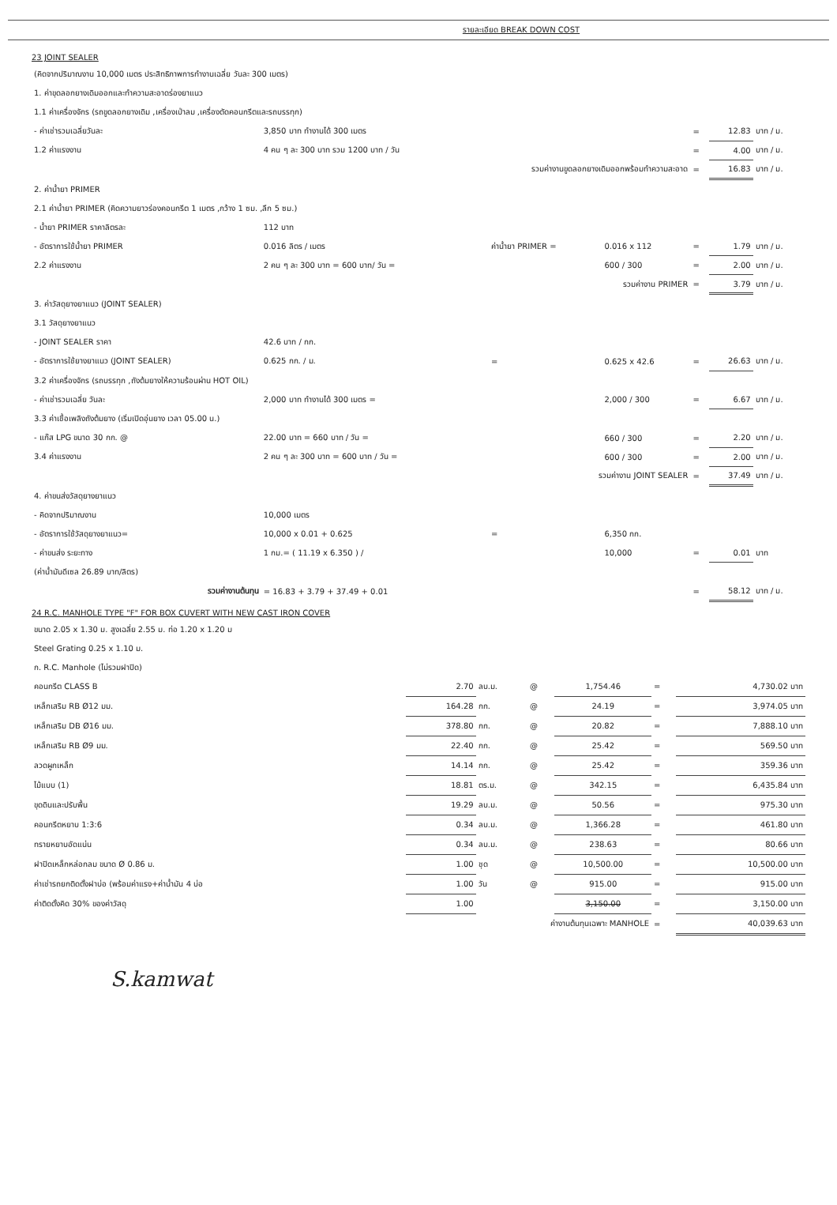รายละเอียด BREAK DOWN COST
23 JOINT SEALER
| (คิดจากปริมาณงาน 10,000 เมตร ประสิทธิภาพการทำงานเฉลี่ย วันละ 300 เมตร) | | | | | | |
| 1. ค่าขุดลอกยางเดิมออกและทำความสะอาดร่องยาแนว | | | | | | |
| 1.1 ค่าเครื่องจักร (รถขูดลอกยางเดิม ,เครื่องเป่าลม ,เครื่องตัดคอนกรีตและรถบรรทุก) | | | | | | |
| - ค่าเช่ารวมเฉลี่ยวันละ | 3,850 บาท ทำงานได้ 300 เมตร | | | = | 12.83 | บาท / ม. |
| 1.2 ค่าแรงงาน | 4 คน ๆ ละ 300 บาท รวม 1200 บาท / วัน | | | = | 4.00 | บาท / ม. |
| รวมค่างานขูดลอกยางเดิมออกพร้อมทำความสะอาด | | | | = | 16.83 | บาท / ม. |
| 2. ค่าน้ำยา PRIMER | | | | | | |
| 2.1 ค่าน้ำยา PRIMER (คิดความยาวร่องคอนกรีต 1 เมตร ,กว้าง 1 ซม. ,ลึก 5 ซม.) | | | | | | |
| - น้ำยา PRIMER ราคาลิตรละ | 112 บาท | | | | | |
| - อัตราการใช้น้ำยา PRIMER | 0.016 ลิตร / เมตร | ค่าน้ำยา PRIMER = | 0.016 x 112 | = | 1.79 | บาท / ม. |
| 2.2 ค่าแรงงาน | 2 คน ๆ ละ 300 บาท = 600 บาท/ วัน = | | 600 / 300 | = | 2.00 | บาท / ม. |
| รวมค่างาน PRIMER | | | | = | 3.79 | บาท / ม. |
| 3. ค่าวัสดุยางยาแนว (JOINT SEALER) | | | | | | |
| 3.1 วัสดุยางยาแนว | | | | | | |
| - JOINT SEALER ราคา | 42.6 บาท / กก. | | | | | |
| - อัตราการใช้ยางยาแนว (JOINT SEALER) | 0.625 กก. / ม. | = | 0.625 x 42.6 | = | 26.63 | บาท / ม. |
| 3.2 ค่าเครื่องจักร (รถบรรทุก ,ถังต้มยางให้ความร้อนผ่าน HOT OIL) | | | | | | |
| - ค่าเช่ารวมเฉลี่ย วันละ | 2,000 บาท ทำงานได้ 300 เมตร = | | 2,000 / 300 | = | 6.67 | บาท / ม. |
| 3.3 ค่าเชื้อเพลิงถังต้มยาง (เริ่มเปิดอุ่นยาง เวลา 05.00 น.) | | | | | | |
| - แก๊ส LPG ขนาด 30 กก. @ | 22.00 บาท = 660 บาท / วัน = | | 660 / 300 | = | 2.20 | บาท / ม. |
| 3.4 ค่าแรงงาน | 2 คน ๆ ละ 300 บาท = 600 บาท / วัน = | | 600 / 300 | = | 2.00 | บาท / ม. |
| รวมค่างาน JOINT SEALER | | | | = | 37.49 | บาท / ม. |
| 4. ค่าขนส่งวัสดุยางยาแนว | | | | | | |
| - คิดจากปริมาณงาน | 10,000 เมตร | | | | | |
| - อัตราการใช้วัสดุยางยาแนว= | 10,000 x 0.01 + 0.625 | = | 6,350 กก. | | | |
| - ค่าขนส่ง ระยะทาง | 1 กม.= ( 11.19 x 6.350 ) / | | 10,000 | = | 0.01 | บาท |
| (ค่าน้ำมันดีเซล 26.89 บาท/ลิตร) | | | | | | |
| รวมค่างานต้นทุน | = 16.83 + 3.79 + 37.49 + 0.01 | | | = | 58.12 | บาท / ม. |
24 R.C. MANHOLE TYPE "F" FOR BOX CUVERT WITH NEW CAST IRON COVER
| ขนาด 2.05 x 1.30 ม. สูงเฉลี่ย 2.55 ม. ท่อ 1.20 x 1.20 ม | | | | | | |
| Steel Grating 0.25 x 1.10 ม. | | | | | | |
| ก. R.C. Manhole (ไม่รวมฝาปิด) | | | | | | |
| คอนกรีต CLASS B | 2.70 | ลบ.ม. | @ | 1,754.46 | = | 4,730.02 บาท |
| เหล็กเสริม RB Ø12 มม. | 164.28 | กก. | @ | 24.19 | = | 3,974.05 บาท |
| เหล็กเสริม DB Ø16 มม. | 378.80 | กก. | @ | 20.82 | = | 7,888.10 บาท |
| เหล็กเสริม RB Ø9 มม. | 22.40 | กก. | @ | 25.42 | = | 569.50 บาท |
| ลวดผูกเหล็ก | 14.14 | กก. | @ | 25.42 | = | 359.36 บาท |
| ไม้แบบ (1) | 18.81 | ตร.ม. | @ | 342.15 | = | 6,435.84 บาท |
| ขุดดินและปรับพื้น | 19.29 | ลบ.ม. | @ | 50.56 | = | 975.30 บาท |
| คอนกรีตหยาบ 1:3:6 | 0.34 | ลบ.ม. | @ | 1,366.28 | = | 461.80 บาท |
| ทรายหยาบอัดแน่น | 0.34 | ลบ.ม. | @ | 238.63 | = | 80.66 บาท |
| ฝาปิดเหล็กหล่อกลม ขนาด Ø 0.86 ม. | 1.00 | ชุด | @ | 10,500.00 | = | 10,500.00 บาท |
| ค่าเช่ารถยกติดตั้งฝาบ่อ (พร้อมค่าแรง+ค่าน้ำมัน 4 บ่อ | 1.00 | วัน | @ | 915.00 | = | 915.00 บาท |
| ค่าติดตั้งคิด 30% ของค่าวัสดุ | 1.00 | | | 3,150.00 | = | 3,150.00 บาท |
| ค่างานต้นทุนเฉพาะ MANHOLE | | | | | = | 40,039.63 บาท |
S.kamwat